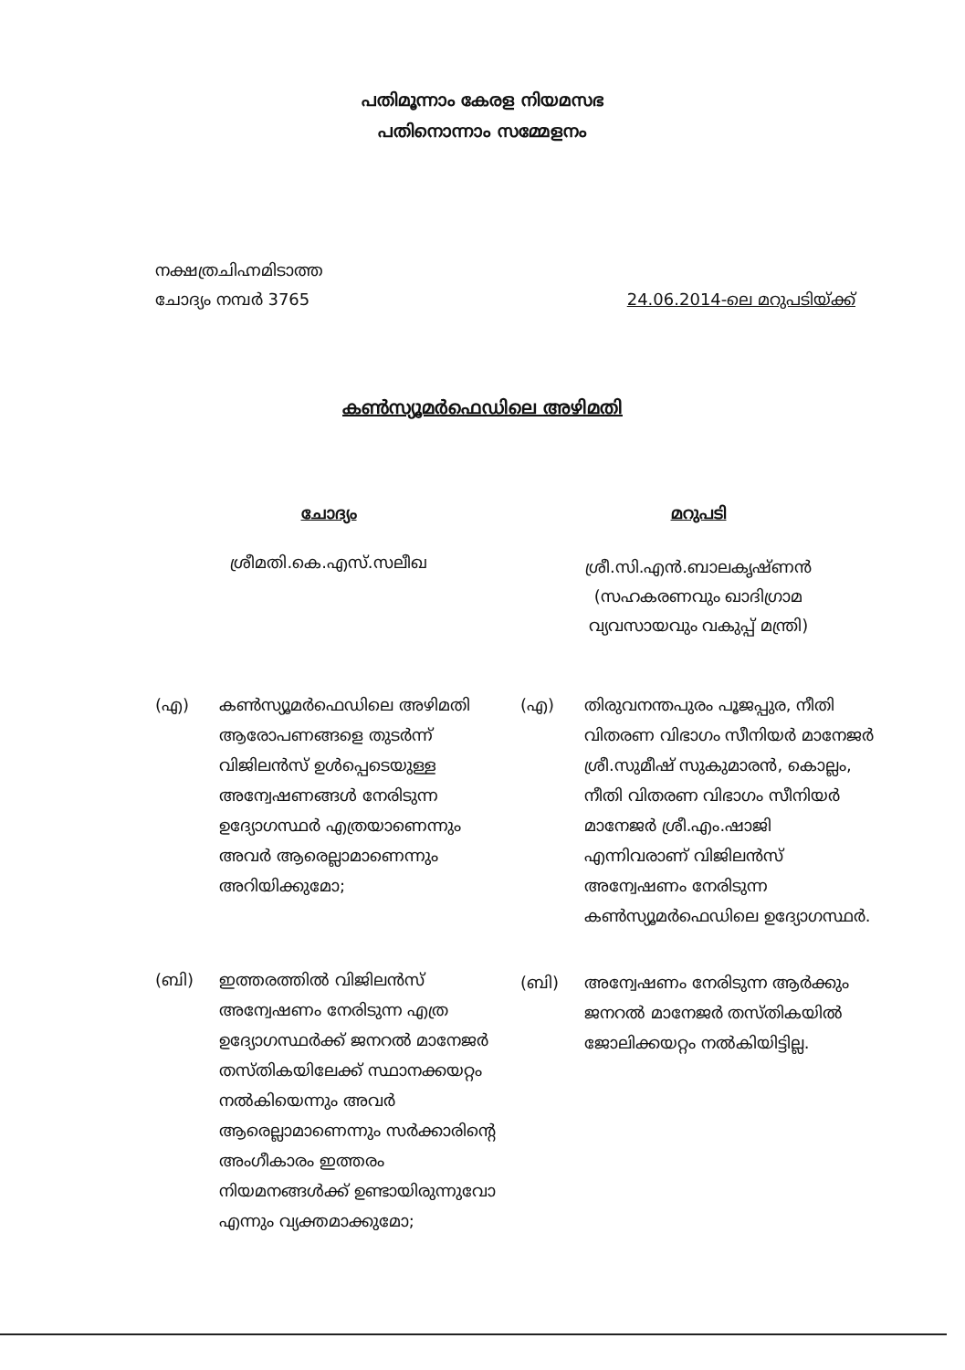പതിമൂന്നാം കേരള നിയമസഭ
പതിനൊന്നാം സമ്മേളനം
നക്ഷത്രചിഹ്നമിടാത്ത
ചോദ്യം നമ്പർ 3765
24.06.2014-ലെ മറുപടിയ്ക്ക്
കൺസ്യൂമർഫെഡിലെ അഴിമതി
ചോദ്യം
ശ്രീമതി.കെ.എസ്.സലീഖ
(എ) കൺസ്യൂമർഫെഡിലെ അഴിമതി ആരോപണങ്ങളെ തുടർന്ന് വിജിലൻസ് ഉൾപ്പെടെയുള്ള അന്വേഷണങ്ങൾ നേരിടുന്ന ഉദ്യോഗസ്ഥർ എത്രയാണെന്നും അവർ ആരെല്ലാമാണെന്നും അറിയിക്കുമോ;
(ബി) ഇത്തരത്തിൽ വിജിലൻസ് അന്വേഷണം നേരിടുന്ന എത്ര ഉദ്യോഗസ്ഥർക്ക് ജനറൽ മാനേജർ തസ്തികയിലേക്ക് സ്ഥാനക്കയറ്റം നൽകിയെന്നും അവർ ആരെല്ലാമാണെന്നും സർക്കാരിന്റെ അംഗീകാരം ഇത്തരം നിയമനങ്ങൾക്ക് ഉണ്ടായിരുന്നുവോ എന്നും വ്യക്തമാക്കുമോ;
മറുപടി
ശ്രീ.സി.എൻ.ബാലകൃഷ്ണൻ
(സഹകരണവും ഖാദിഗ്രാമ
വ്യവസായവും വകുപ്പ് മന്ത്രി)
(എ) തിരുവനന്തപുരം പൂജപ്പുര, നീതി വിതരണ വിഭാഗം സീനിയർ മാനേജർ ശ്രീ.സുമീഷ് സുകുമാരൻ, കൊല്ലം, നീതി വിതരണ വിഭാഗം സീനിയർ മാനേജർ ശ്രീ.എം.ഷാജി എന്നിവരാണ് വിജിലൻസ് അന്വേഷണം നേരിടുന്ന കൺസ്യൂമർഫെഡിലെ ഉദ്യോഗസ്ഥർ.
(ബി) അന്വേഷണം നേരിടുന്ന ആർക്കും ജനറൽ മാനേജർ തസ്തികയിൽ ജോലിക്കയറ്റം നൽകിയിട്ടില്ല.